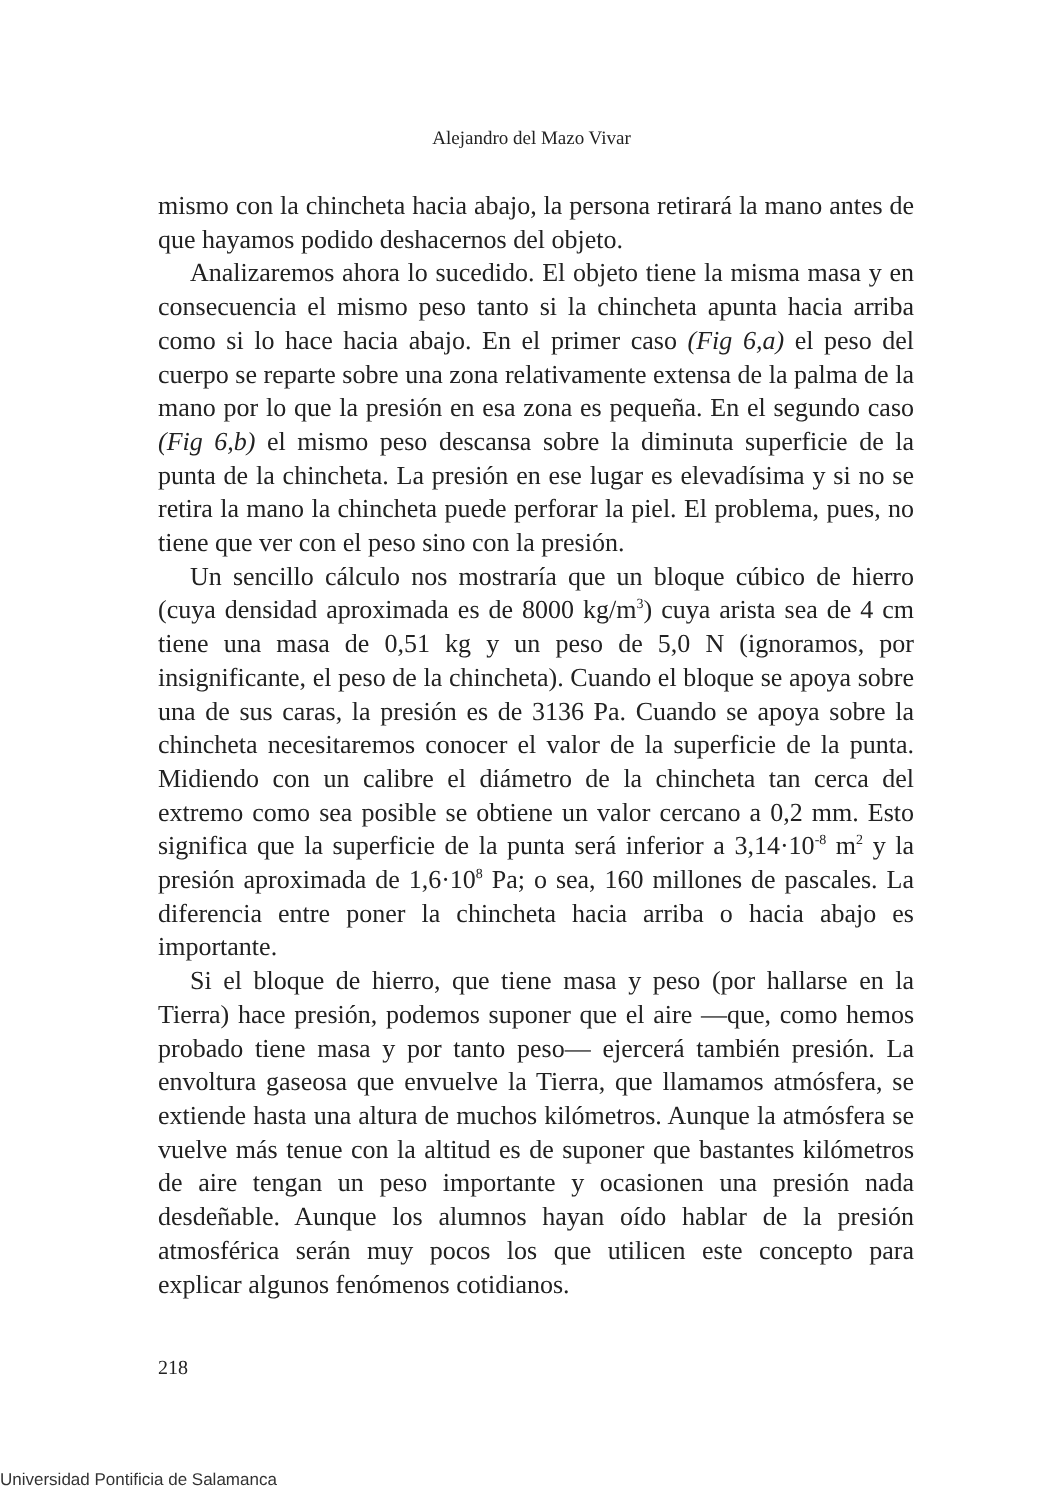Alejandro del Mazo Vivar
mismo con la chincheta hacia abajo, la persona retirará la mano antes de que hayamos podido deshacernos del objeto.
Analizaremos ahora lo sucedido. El objeto tiene la misma masa y en consecuencia el mismo peso tanto si la chincheta apunta hacia arriba como si lo hace hacia abajo. En el primer caso (Fig 6,a) el peso del cuerpo se reparte sobre una zona relativamente extensa de la palma de la mano por lo que la presión en esa zona es pequeña. En el segundo caso (Fig 6,b) el mismo peso descansa sobre la diminuta superficie de la punta de la chincheta. La presión en ese lugar es elevadísima y si no se retira la mano la chincheta puede perforar la piel. El problema, pues, no tiene que ver con el peso sino con la presión.
Un sencillo cálculo nos mostraría que un bloque cúbico de hierro (cuya densidad aproximada es de 8000 kg/m<sup>3</sup>) cuya arista sea de 4 cm tiene una masa de 0,51 kg y un peso de 5,0 N (ignoramos, por insignificante, el peso de la chincheta). Cuando el bloque se apoya sobre una de sus caras, la presión es de 3136 Pa. Cuando se apoya sobre la chincheta necesitaremos conocer el valor de la superficie de la punta. Midiendo con un calibre el diámetro de la chincheta tan cerca del extremo como sea posible se obtiene un valor cercano a 0,2 mm. Esto significa que la superficie de la punta será inferior a 3,14·10<sup>-8</sup> m<sup>2</sup> y la presión aproximada de 1,6·10<sup>8</sup> Pa; o sea, 160 millones de pascales. La diferencia entre poner la chincheta hacia arriba o hacia abajo es importante.
Si el bloque de hierro, que tiene masa y peso (por hallarse en la Tierra) hace presión, podemos suponer que el aire —que, como hemos probado tiene masa y por tanto peso— ejercerá también presión. La envoltura gaseosa que envuelve la Tierra, que llamamos atmósfera, se extiende hasta una altura de muchos kilómetros. Aunque la atmósfera se vuelve más tenue con la altitud es de suponer que bastantes kilómetros de aire tengan un peso importante y ocasionen una presión nada desdeñable. Aunque los alumnos hayan oído hablar de la presión atmosférica serán muy pocos los que utilicen este concepto para explicar algunos fenómenos cotidianos.
218
Universidad Pontificia de Salamanca